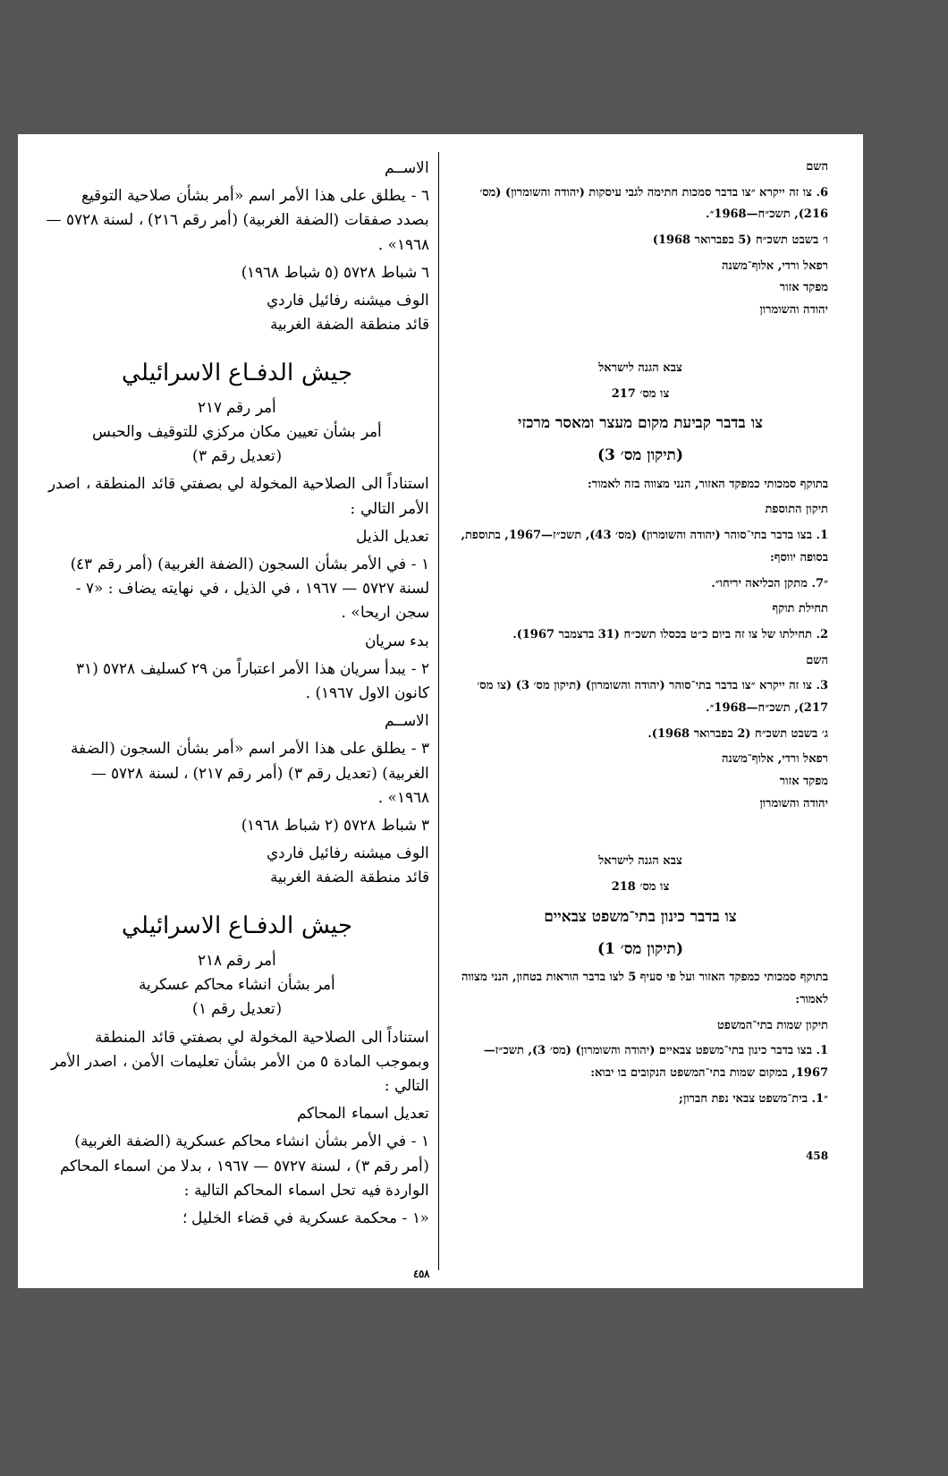الاســم
٦ - يطلق على هذا الأمر اسم «أمر بشأن صلاحية التوقيع بصدد صفقات (الضفة الغربية) (أمر رقم ٢١٦) ، لسنة ٥٧٢٨ — ١٩٦٨» .
٦ شباط ٥٧٢٨ (٥ شباط ١٩٦٨)
الوف ميشنه رفائيل فاردي
قائد منطقة الضفة الغربية
جيش الدفـاع الاسرائيلي
أمر رقم ٢١٧
أمر بشأن تعيين مكان مركزي للتوقيف والحبس
(تعديل رقم ٣)
استناداً الى الصلاحية المخولة لي بصفتي قائد المنطقة ، اصدر الأمر التالي :
تعديل الذيل
١ - في الأمر بشأن السجون (الضفة الغربية) (أمر رقم ٤٣) لسنة ٥٧٢٧ — ١٩٦٧ ، في الذيل ، في نهايته يضاف : «٧ - سجن اريحا» .
بدء سريان
٢ - يبدأ سريان هذا الأمر اعتباراً من ٢٩ كسليف ٥٧٢٨ (٣١ كانون الاول ١٩٦٧) .
الاســم
٣ - يطلق على هذا الأمر اسم «أمر بشأن السجون (الضفة الغربية) (تعديل رقم ٣) (أمر رقم ٢١٧) ، لسنة ٥٧٢٨ — ١٩٦٨» .
٣ شباط ٥٧٢٨ (٢ شباط ١٩٦٨)
الوف ميشنه رفائيل فاردي
قائد منطقة الضفة الغربية
جيش الدفـاع الاسرائيلي
أمر رقم ٢١٨
أمر بشأن انشاء محاكم عسكرية
(تعديل رقم ١)
استناداً الى الصلاحية المخولة لي بصفتي قائد المنطقة وبموجب المادة ٥ من الأمر بشأن تعليمات الأمن ، اصدر الأمر التالي :
تعديل اسماء المحاكم
١ - في الأمر بشأن انشاء محاكم عسكرية (الضفة الغربية) (أمر رقم ٣) ، لسنة ٥٧٢٧ — ١٩٦٧ ، بدلا من اسماء المحاكم الواردة فيه تحل اسماء المحاكم التالية :
«١ - محكمة عسكرية في قضاء الخليل ؛
٤٥٨
השם
6. צו זה ייקרא ״צו בדבר סמכות חתימה לגבי עיסקות (יהודה והשומרון) (מס׳ 216), תשכ״ח—1968״.
ו׳ בשבט תשכ״ח (5 בפברואר 1968)
רפאל ורדי, אלוף־משנה
מפקד אזור
יהודה והשומרון
צבא הגנה לישראל
צו מס׳ 217
צו בדבר קביעת מקום מעצר ומאסר מרכזי
(תיקון מס׳ 3)
בתוקף סמכותי כמפקד האזור, הנני מצווה בזה לאמור:
תיקון התוספת
1. בצו בדבר בתי־סוהר (יהודה והשומרון) (מס׳ 43), תשכ״ז—1967, בתוספת, בסופה יווסף:
״7. מתקן הכליאה יריחו״.
תחילת תוקף
2. תחילתו של צו זה ביום כ״ט בכסלו תשכ״ח (31 בדצמבר 1967).
השם
3. צו זה ייקרא ״צו בדבר בתי־סוהר (יהודה והשומרון) (תיקון מס׳ 3) (צו מס׳ 217), תשכ״ח—1968״.
ג׳ בשבט תשכ״ח (2 בפברואר 1968).
רפאל ורדי, אלוף־משנה
מפקד אזור
יהודה והשומרון
צבא הגנה לישראל
צו מס׳ 218
צו בדבר כינון בתי־משפט צבאיים
(תיקון מס׳ 1)
בתוקף סמכותי כמפקד האזור ועל פי סעיף 5 לצו בדבר הוראות בטחון, הנני מצווה לאמור:
תיקון שמות בתי־המשפט
1. בצו בדבר כינון בתי־משפט צבאיים (יהודה והשומרון) (מס׳ 3), תשכ״ז—1967, במקום שמות בתי־המשפט הנקובים בו יבוא:
״1. בית־משפט צבאי נפת חברון;
458